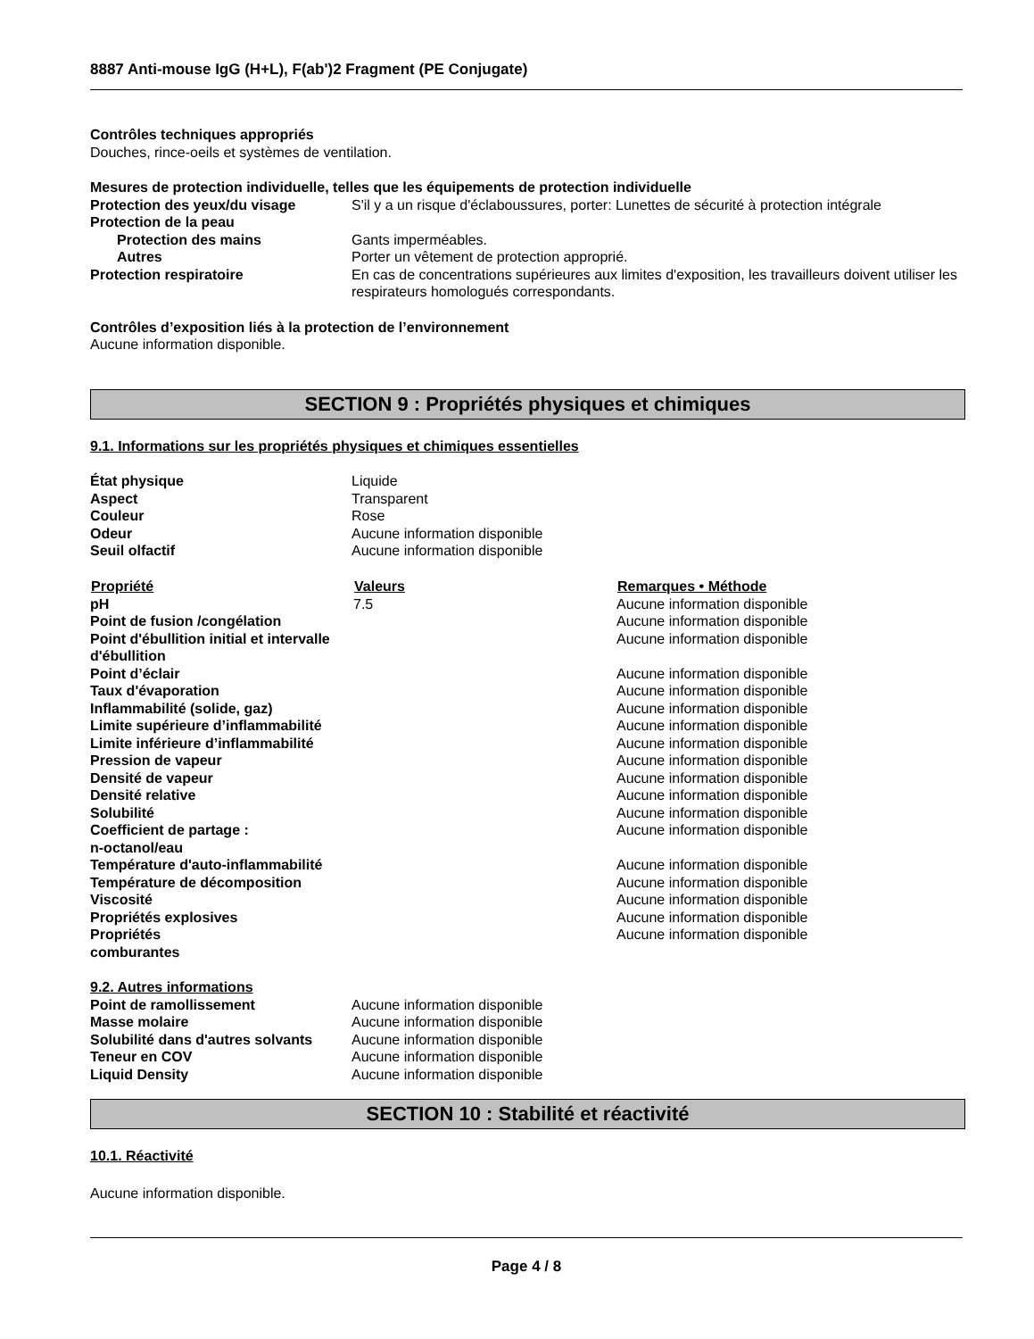8887 Anti-mouse IgG (H+L), F(ab')2 Fragment (PE Conjugate)
Contrôles techniques appropriés
Douches, rince-oeils et systèmes de ventilation.
Mesures de protection individuelle, telles que les équipements de protection individuelle
| Protection des yeux/du visage | S'il y a un risque d'éclaboussures, porter: Lunettes de sécurité à protection intégrale |
| Protection de la peau | |
| Protection des mains | Gants imperméables. |
| Autres | Porter un vêtement de protection approprié. |
| Protection respiratoire | En cas de concentrations supérieures aux limites d'exposition, les travailleurs doivent utiliser les respirateurs homologués correspondants. |
Contrôles d’exposition liés à la protection de l’environnement
Aucune information disponible.
SECTION 9 : Propriétés physiques et chimiques
9.1. Informations sur les propriétés physiques et chimiques essentielles
| État physique | Liquide |
| Aspect | Transparent |
| Couleur | Rose |
| Odeur | Aucune information disponible |
| Seuil olfactif | Aucune information disponible |
| Propriété | Valeurs | Remarques • Méthode |
| --- | --- | --- |
| pH | 7.5 | Aucune information disponible |
| Point de fusion /congélation | | Aucune information disponible |
| Point d'ébullition initial et intervalle d'ébullition | | Aucune information disponible |
| Point d’éclair | | Aucune information disponible |
| Taux d'évaporation | | Aucune information disponible |
| Inflammabilité (solide, gaz) | | Aucune information disponible |
| Limite supérieure d’inflammabilité | | Aucune information disponible |
| Limite inférieure d’inflammabilité | | Aucune information disponible |
| Pression de vapeur | | Aucune information disponible |
| Densité de vapeur | | Aucune information disponible |
| Densité relative | | Aucune information disponible |
| Solubilité | | Aucune information disponible |
| Coefficient de partage : n-octanol/eau | | Aucune information disponible |
| Température d'auto-inflammabilité | | Aucune information disponible |
| Température de décomposition | | Aucune information disponible |
| Viscosité | | Aucune information disponible |
| Propriétés explosives | | Aucune information disponible |
| Propriétés comburantes | | Aucune information disponible |
9.2. Autres informations
| Point de ramollissement | Aucune information disponible |
| Masse molaire | Aucune information disponible |
| Solubilité dans d'autres solvants | Aucune information disponible |
| Teneur en COV | Aucune information disponible |
| Liquid Density | Aucune information disponible |
SECTION 10 : Stabilité et réactivité
10.1. Réactivité
Aucune information disponible.
Page 4 / 8